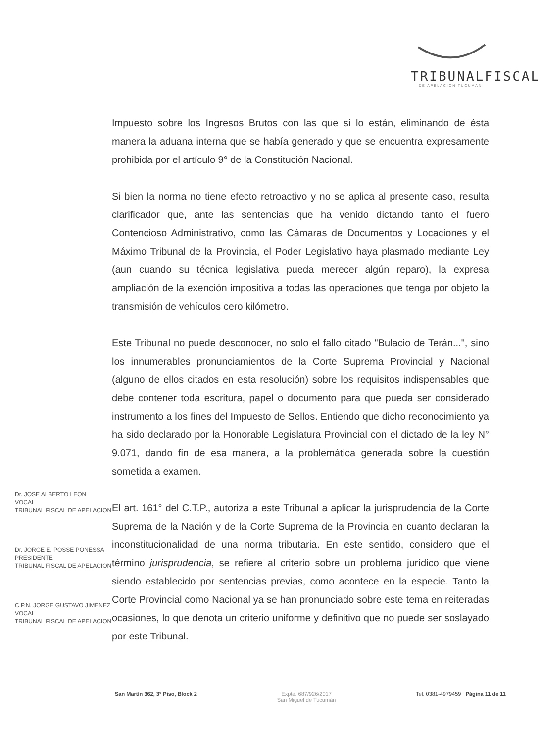TRIBUNALFISCAL
DE APELACIÓN TUCUMÁN
Impuesto sobre los Ingresos Brutos con las que si lo están, eliminando de ésta manera la aduana interna que se había generado y que se encuentra expresamente prohibida por el artículo 9° de la Constitución Nacional.
Si bien la norma no tiene efecto retroactivo y no se aplica al presente caso, resulta clarificador que, ante las sentencias que ha venido dictando tanto el fuero Contencioso Administrativo, como las Cámaras de Documentos y Locaciones y el Máximo Tribunal de la Provincia, el Poder Legislativo haya plasmado mediante Ley (aun cuando su técnica legislativa pueda merecer algún reparo), la expresa ampliación de la exención impositiva a todas las operaciones que tenga por objeto la transmisión de vehículos cero kilómetro.
Este Tribunal no puede desconocer, no solo el fallo citado "Bulacio de Terán...", sino los innumerables pronunciamientos de la Corte Suprema Provincial y Nacional (alguno de ellos citados en esta resolución) sobre los requisitos indispensables que debe contener toda escritura, papel o documento para que pueda ser considerado instrumento a los fines del Impuesto de Sellos. Entiendo que dicho reconocimiento ya ha sido declarado por la Honorable Legislatura Provincial con el dictado de la ley N° 9.071, dando fin de esa manera, a la problemática generada sobre la cuestión sometida a examen.
El art. 161° del C.T.P., autoriza a este Tribunal a aplicar la jurisprudencia de la Corte Suprema de la Nación y de la Corte Suprema de la Provincia en cuanto declaran la inconstitucionalidad de una norma tributaria. En este sentido, considero que el término jurisprudencia, se refiere al criterio sobre un problema jurídico que viene siendo establecido por sentencias previas, como acontece en la especie. Tanto la Corte Provincial como Nacional ya se han pronunciado sobre este tema en reiteradas ocasiones, lo que denota un criterio uniforme y definitivo que no puede ser soslayado por este Tribunal.
Dr. JOSE ALBERTO LEON
VOCAL
TRIBUNAL FISCAL DE APELACION
Dr. JORGE E. POSSE PONESSA
PRESIDENTE
TRIBUNAL FISCAL DE APELACION
C.P.N. JORGE GUSTAVO JIMENEZ
VOCAL
TRIBUNAL FISCAL DE APELACION
San Martín 362, 3° Piso, Block 2
Expte. 687/926/2017
San Miguel de Tucumán
Tel. 0381-4979459 Página 11 de 11